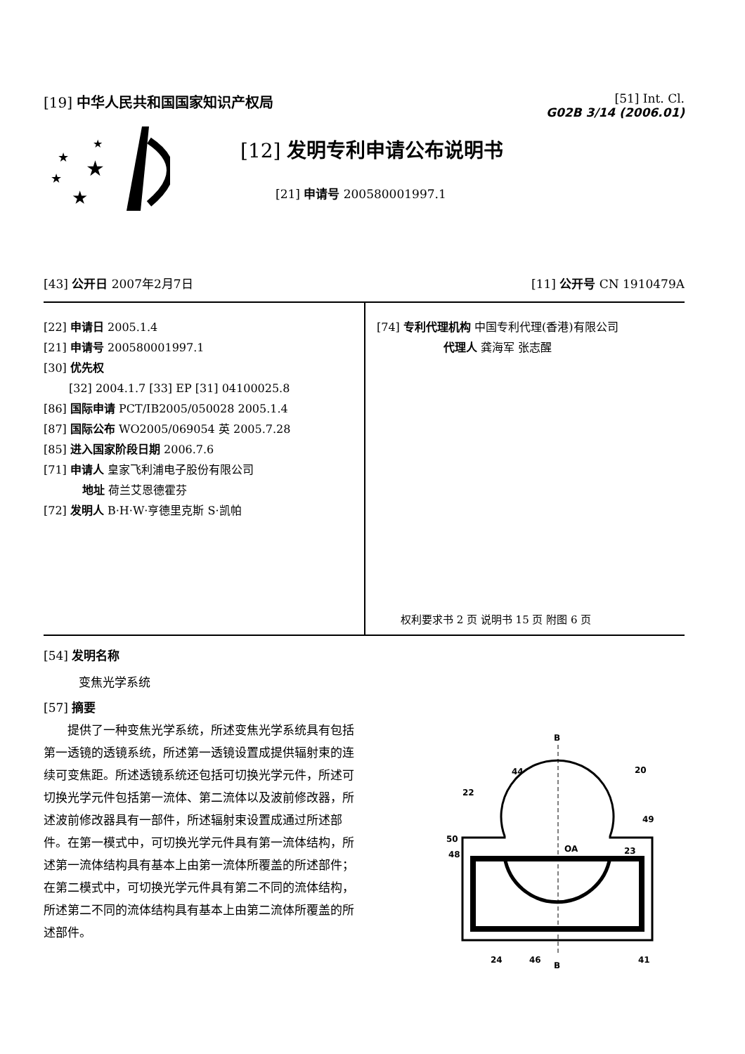[19] 中华人民共和国国家知识产权局
[51] Int. Cl.
G02B 3/14 (2006.01)
★
★
★
★
★
[12] 发明专利申请公布说明书
[21] 申请号 200580001997.1
[43] 公开日 2007年2月7日 [11] 公开号 CN 1910479A
[22] 申请日 2005.1.4
[21] 申请号 200580001997.1
[30] 优先权
[32] 2004.1.7 [33] EP [31] 04100025.8
[86] 国际申请 PCT/IB2005/050028 2005.1.4
[87] 国际公布 WO2005/069054 英 2005.7.28
[85] 进入国家阶段日期 2006.7.6
[71] 申请人 皇家飞利浦电子股份有限公司
地址 荷兰艾恩德霍芬
[72] 发明人 B·H·W·亨德里克斯 S·凯帕
[74] 专利代理机构 中国专利代理(香港)有限公司
代理人 龚海军 张志醒
权利要求书 2 页 说明书 15 页 附图 6 页
[54] 发明名称
变焦光学系统
[57] 摘要
提供了一种变焦光学系统，所述变焦光学系统具有包括第一透镜的透镜系统，所述第一透镜设置成提供辐射束的连续可变焦距。所述透镜系统还包括可切换光学元件，所述可切换光学元件包括第一流体、第二流体以及波前修改器，所述波前修改器具有一部件，所述辐射束设置成通过所述部件。在第一模式中，可切换光学元件具有第一流体结构，所述第一流体结构具有基本上由第一流体所覆盖的所述部件；在第二模式中，可切换光学元件具有第二不同的流体结构，所述第二不同的流体结构具有基本上由第二流体所覆盖的所述部件。
B
B
OA
20
44
22
49
50
48
23
24
46
41